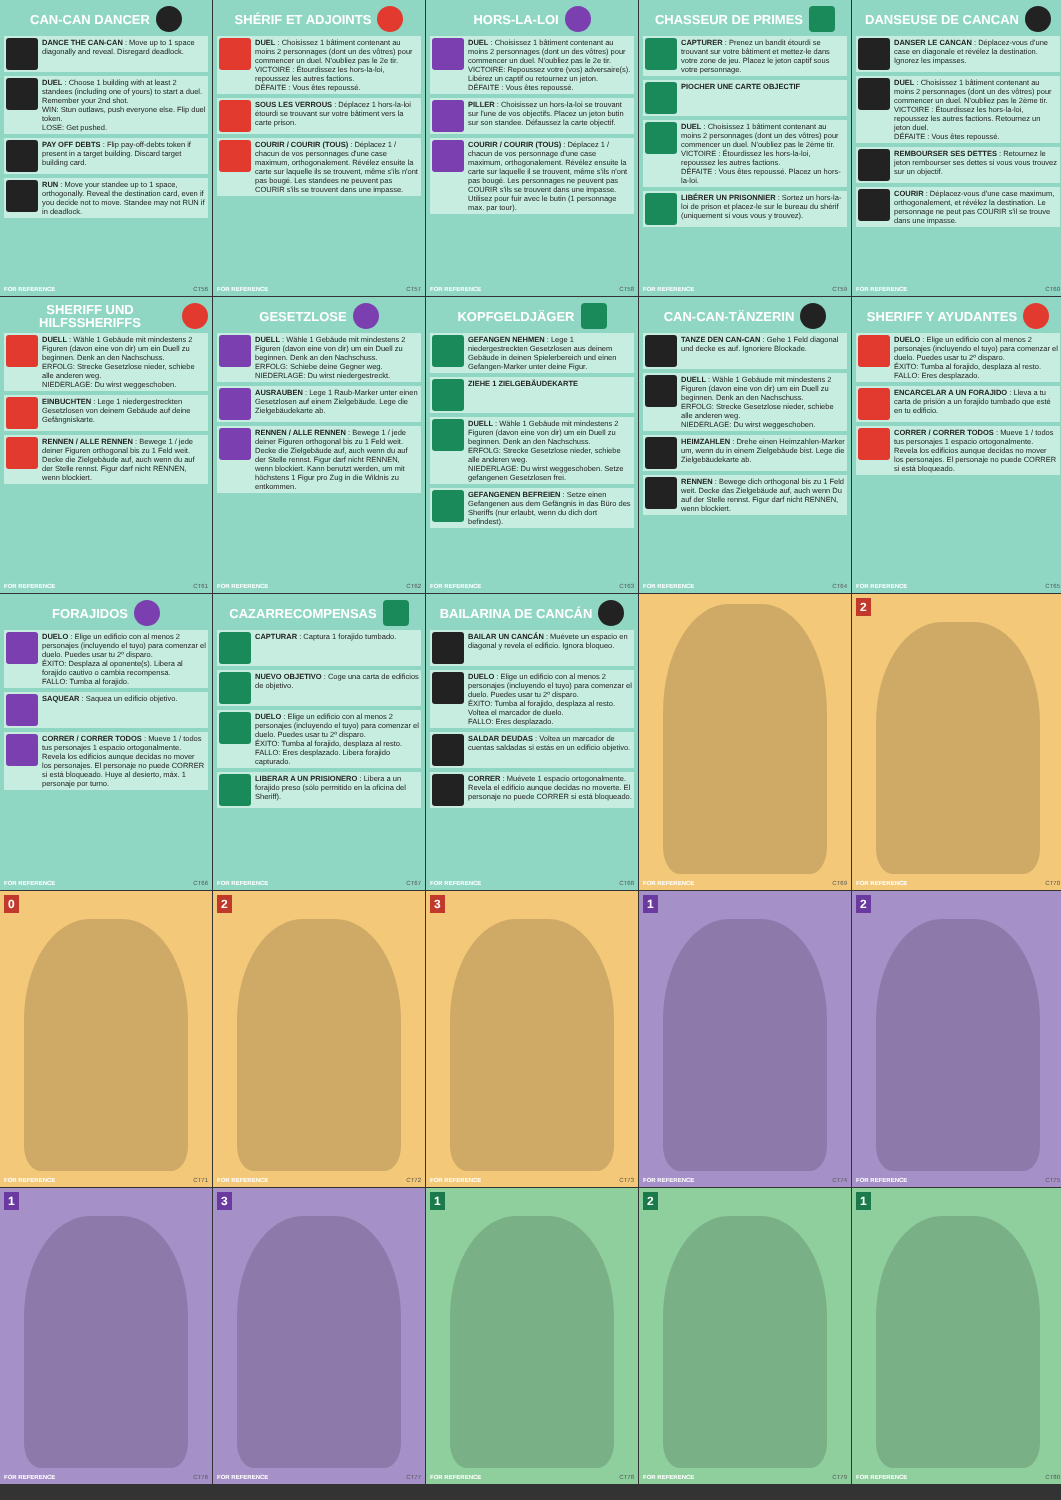CAN-CAN DANCER
DANCE THE CAN-CAN : Move up to 1 space diagonally and reveal. Disregard deadlock.
DUEL : Choose 1 building with at least 2 standees (including one of yours) to start a duel. Remember your 2nd shot.
WIN: Stun outlaws, push everyone else. Flip duel token.
LOSE: Get pushed.
PAY OFF DEBTS : Flip pay-off-debts token if present in a target building. Discard target building card.
RUN : Move your standee up to 1 space, orthogonally. Reveal the destination card, even if you decide not to move. Standee may not RUN if in deadlock.
FOR REFERENCE CT56
SHÉRIF ET ADJOINTS
DUEL : Choisissez 1 bâtiment contenant au moins 2 personnages (dont un des vôtres) pour commencer un duel. N'oubliez pas le 2e tir.
VICTOIRE : Étourdissez les hors-la-loi, repoussez les autres factions.
DÉFAITE : Vous êtes repoussé.
SOUS LES VERROUS : Déplacez 1 hors-la-loi étourdi se trouvant sur votre bâtiment vers la carte prison.
COURIR / COURIR (TOUS) : Déplacez 1 / chacun de vos personnages d'une case maximum, orthogonalement. Révélez ensuite la carte sur laquelle ils se trouvent, même s'ils n'ont pas bougé. Les standees ne peuvent pas COURIR s'ils se trouvent dans une impasse.
FOR REFERENCE CT57
HORS-LA-LOI
DUEL : Choisissez 1 bâtiment contenant au moins 2 personnages (dont un des vôtres) pour commencer un duel. N'oubliez pas le 2e tir.
VICTOIRE: Repoussez votre (vos) adversaire(s). Libérez un captif ou retournez un jeton.
DÉFAITE : Vous êtes repoussé.
PILLER : Choisissez un hors-la-loi se trouvant sur l'une de vos objectifs. Placez un jeton butin sur son standee. Défaussez la carte objectif.
COURIR / COURIR (TOUS) : Déplacez 1 / chacun de vos personnage d'une case maximum, orthogonalement. Révélez ensuite la carte sur laquelle il se trouvent, même s'ils n'ont pas bougé. Les personnages ne peuvent pas COURIR s'ils se trouvent dans une impasse. Utilisez pour fuir avec le butin (1 personnage max. par tour).
FOR REFERENCE CT58
CHASSEUR DE PRIMES
CAPTURER : Prenez un bandit étourdi se trouvant sur votre bâtiment et mettez-le dans votre zone de jeu. Placez le jeton captif sous votre personnage.
PIOCHER UNE CARTE OBJECTIF
DUEL : Choisissez 1 bâtiment contenant au moins 2 personnages (dont un des vôtres) pour commencer un duel. N'oubliez pas le 2ème tir.
VICTOIRE : Étourdissez les hors-la-loi, repoussez les autres factions.
DÉFAITE : Vous êtes repoussé. Placez un hors-la-loi.
LIBÉRER UN PRISONNIER : Sortez un hors-la-loi de prison et placez-le sur le bureau du shérif (uniquement si vous vous y trouvez).
FOR REFERENCE CT59
DANSEUSE DE CANCAN
DANSER LE CANCAN : Déplacez-vous d'une case en diagonale et révélez la destination. Ignorez les impasses.
DUEL : Choisissez 1 bâtiment contenant au moins 2 personnages (dont un des vôtres) pour commencer un duel. N'oubliez pas le 2ème tir.
VICTOIRE : Étourdissez les hors-la-loi, repoussez les autres factions. Retournez un jeton duel.
DÉFAITE : Vous êtes repoussé.
REMBOURSER SES DETTES : Retournez le jeton rembourser ses dettes si vous vous trouvez sur un objectif.
COURIR : Déplacez-vous d'une case maximum, orthogonalement, et révélez la destination. Le personnage ne peut pas COURIR s'il se trouve dans une impasse.
FOR REFERENCE CT60
SHERIFF UND HILFSSHERIFFS
DUELL : Wähle 1 Gebäude mit mindestens 2 Figuren (davon eine von dir) um ein Duell zu beginnen. Denk an den Nachschuss.
ERFOLG: Strecke Gesetzlose nieder, schiebe alle anderen weg.
NIEDERLAGE: Du wirst weggeschoben.
EINBUCHTEN : Lege 1 niedergestreckten Gesetzlosen von deinem Gebäude auf deine Gefängniskarte.
RENNEN / ALLE RENNEN : Bewege 1 / jede deiner Figuren orthogonal bis zu 1 Feld weit. Decke die Zielgebäude auf, auch wenn du auf der Stelle rennst. Figur darf nicht RENNEN, wenn blockiert.
FOR REFERENCE CT61
GESETZLOSE
DUELL : Wähle 1 Gebäude mit mindestens 2 Figuren (davon eine von dir) um ein Duell zu beginnen. Denk an den Nachschuss.
ERFOLG: Schiebe deine Gegner weg.
NIEDERLAGE: Du wirst niedergestreckt.
AUSRAUBEN : Lege 1 Raub-Marker unter einen Gesetzlosen auf einem Zielgebäude. Lege die Zielgebäudekarte ab.
RENNEN / ALLE RENNEN : Bewege 1 / jede deiner Figuren orthogonal bis zu 1 Feld weit. Decke die Zielgebäude auf, auch wenn du auf der Stelle rennst. Figur darf nicht RENNEN, wenn blockiert. Kann benutzt werden, um mit höchstens 1 Figur pro Zug in die Wildnis zu entkommen.
FOR REFERENCE CT62
KOPFGELDJÄGER
GEFANGEN NEHMEN : Lege 1 niedergestreckten Gesetzlosen aus deinem Gebäude in deinen Spielerbereich und einen Gefangen-Marker unter deine Figur.
ZIEHE 1 ZIELGEBÄUDEKARTE
DUELL : Wähle 1 Gebäude mit mindestens 2 Figuren (davon eine von dir) um ein Duell zu beginnen. Denk an den Nachschuss.
ERFOLG: Strecke Gesetzlose nieder, schiebe alle anderen weg.
NIEDERLAGE: Du wirst weggeschoben. Setze gefangenen Gesetzlosen frei.
GEFANGENEN BEFREIEN : Setze einen Gefangenen aus dem Gefängnis in das Büro des Sheriffs (nur erlaubt, wenn du dich dort befindest).
FOR REFERENCE CT63
CAN-CAN-TÄNZERIN
TANZE DEN CAN-CAN : Gehe 1 Feld diagonal und decke es auf. Ignoriere Blockade.
DUELL : Wähle 1 Gebäude mit mindestens 2 Figuren (davon eine von dir) um ein Duell zu beginnen. Denk an den Nachschuss.
ERFOLG: Strecke Gesetzlose nieder, schiebe alle anderen weg.
NIEDERLAGE: Du wirst weggeschoben.
HEIMZAHLEN : Drehe einen Heimzahlen-Marker um, wenn du in einem Zielgebäude bist. Lege die Zielgebäudekarte ab.
RENNEN : Bewege dich orthogonal bis zu 1 Feld weit. Decke das Zielgebäude auf, auch wenn Du auf der Stelle rennst. Figur darf nicht RENNEN, wenn blockiert.
FOR REFERENCE CT64
SHERIFF Y AYUDANTES
DUELO : Elige un edificio con al menos 2 personajes (incluyendo el tuyo) para comenzar el duelo. Puedes usar tu 2º disparo.
ÉXITO: Tumba al forajido, desplaza al resto.
FALLO: Eres desplazado.
ENCARCELAR A UN FORAJIDO : Lleva a tu carta de prisión a un forajido tumbado que esté en tu edificio.
CORRER / CORRER TODOS : Mueve 1 / todos tus personajes 1 espacio ortogonalmente. Revela los edificios aunque decidas no mover los personajes. El personaje no puede CORRER si está bloqueado.
FOR REFERENCE CT65
FORAJIDOS
DUELO : Elige un edificio con al menos 2 personajes (incluyendo el tuyo) para comenzar el duelo. Puedes usar tu 2º disparo.
ÉXITO: Desplaza al oponente(s). Libera al forajido cautivo o cambia recompensa.
FALLO: Tumba al forajido.
SAQUEAR : Saquea un edificio objetivo.
CORRER / CORRER TODOS : Mueve 1 / todos tus personajes 1 espacio ortogonalmente. Revela los edificios aunque decidas no mover los personajes. El personaje no puede CORRER si está bloqueado. Huye al desierto, máx. 1 personaje por turno.
FOR REFERENCE CT66
CAZARRECOMPENSAS
CAPTURAR : Captura 1 forajido tumbado.
NUEVO OBJETIVO : Coge una carta de edificios de objetivo.
DUELO : Elige un edificio con al menos 2 personajes (incluyendo el tuyo) para comenzar el duelo. Puedes usar tu 2º disparo.
ÉXITO: Tumba al forajido, desplaza al resto.
FALLO: Eres desplazado. Libera forajido capturado.
LIBERAR A UN PRISIONERO : Libera a un forajido preso (sólo permitido en la oficina del Sheriff).
FOR REFERENCE CT67
BAILARINA DE CANCÁN
BAILAR UN CANCÁN : Muévete un espacio en diagonal y revela el edificio. Ignora bloqueo.
DUELO : Elige un edificio con al menos 2 personajes (incluyendo el tuyo) para comenzar el duelo. Puedes usar tu 2º disparo.
ÉXITO: Tumba al forajido, desplaza al resto. Voltea el marcador de duelo.
FALLO: Eres desplazado.
SALDAR DEUDAS : Voltea un marcador de cuentas saldadas si estás en un edificio objetivo.
CORRER : Muévete 1 espacio ortogonalmente. Revela el edificio aunque decidas no moverte. El personaje no puede CORRER si está bloqueado.
FOR REFERENCE CT68
FOR REFERENCE CT69
2
FOR REFERENCE CT70
0
FOR REFERENCE CT71
2
FOR REFERENCE CT72
3
FOR REFERENCE CT73
1
FOR REFERENCE CT74
2
FOR REFERENCE CT75
1
FOR REFERENCE CT76
3
FOR REFERENCE CT77
1
FOR REFERENCE CT78
2
FOR REFERENCE CT79
1
FOR REFERENCE CT80